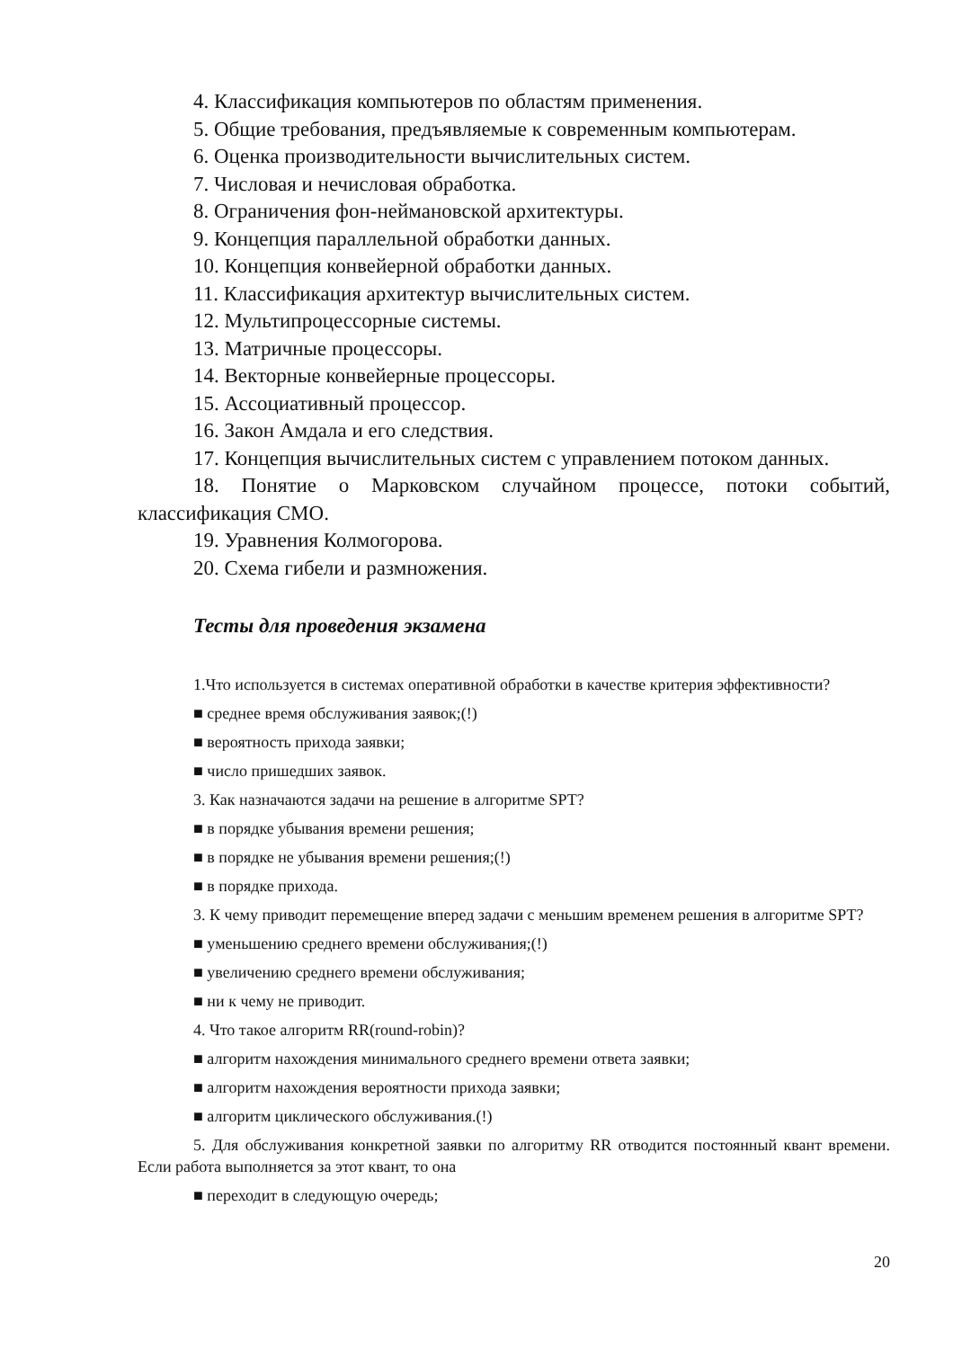4. Классификация компьютеров по областям применения.
5. Общие требования, предъявляемые к современным компьютерам.
6. Оценка производительности вычислительных систем.
7. Числовая и нечисловая обработка.
8. Ограничения фон-неймановской архитектуры.
9. Концепция параллельной обработки данных.
10. Концепция конвейерной обработки данных.
11. Классификация архитектур вычислительных систем.
12. Мультипроцессорные системы.
13. Матричные процессоры.
14. Векторные конвейерные процессоры.
15. Ассоциативный процессор.
16. Закон Амдала и его следствия.
17. Концепция вычислительных систем с управлением потоком данных.
18. Понятие о Марковском случайном процессе, потоки событий, классификация СМО.
19. Уравнения Колмогорова.
20. Схема гибели и размножения.
Тесты для проведения экзамена
1.Что используется в системах оперативной обработки в качестве критерия эффективности?
■ среднее время обслуживания заявок;(!)
■ вероятность прихода заявки;
■ число пришедших заявок.
3. Как назначаются задачи на решение в алгоритме SPT?
■ в порядке убывания времени решения;
■ в порядке не убывания времени решения;(!)
■ в порядке прихода.
3. К чему приводит перемещение вперед задачи с меньшим временем решения в алгоритме SPT?
■ уменьшению среднего времени обслуживания;(!)
■ увеличению среднего времени обслуживания;
■ ни к чему не приводит.
4. Что такое алгоритм RR(round-robin)?
■ алгоритм нахождения минимального среднего времени ответа заявки;
■ алгоритм нахождения вероятности прихода заявки;
■ алгоритм циклического обслуживания.(!)
5. Для обслуживания конкретной заявки по алгоритму RR отводится постоянный квант времени. Если работа выполняется за этот квант, то она
■ переходит в следующую очередь;
20